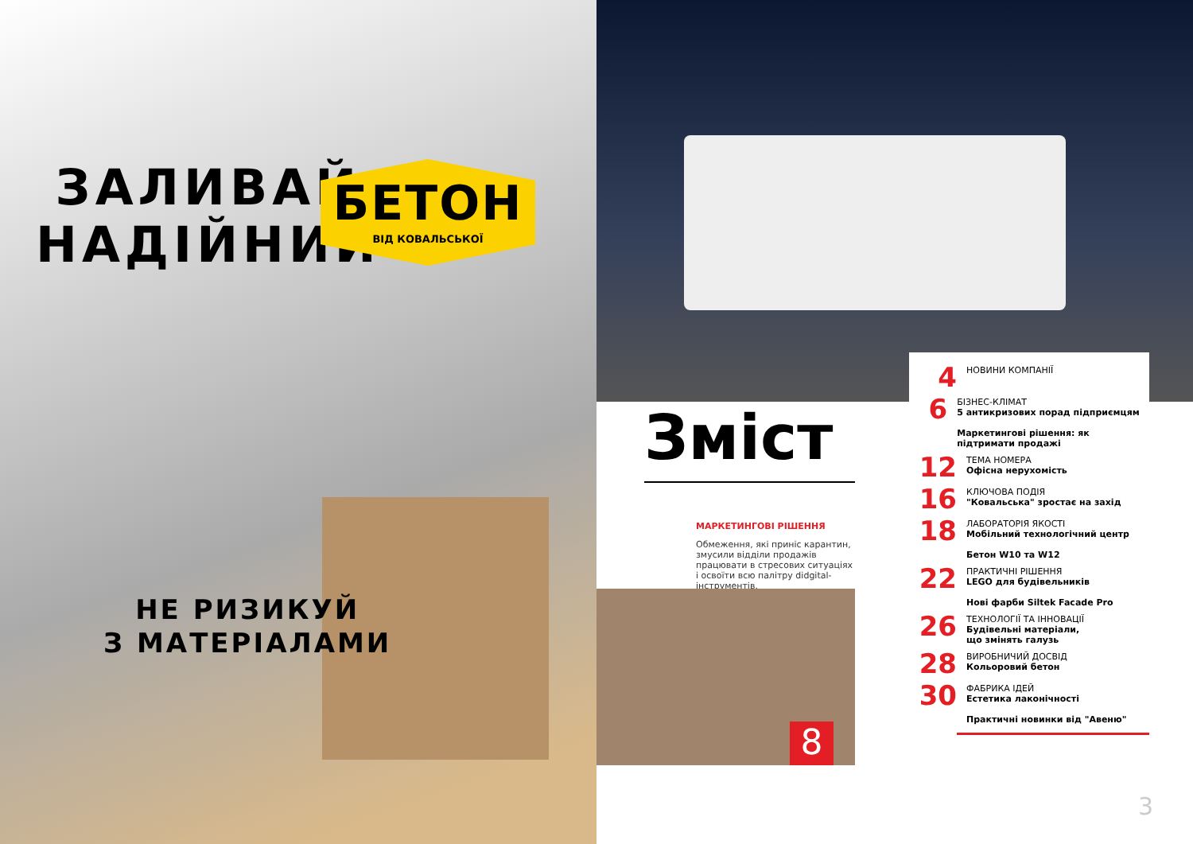ЗАЛИВАЙ
НАДІЙНИЙ
БЕТОН
ВІД КОВАЛЬСЬКОЇ
НЕ РИЗИКУЙ
З МАТЕРІАЛАМИ
Зміст
МАРКЕТИНГОВІ РІШЕННЯ
Обмеження, які приніс карантин, змусили відділи продажів працювати в стресових ситуаціях і освоїти всю палітру didgital-інструментів.
8
4
НОВИНИ КОМПАНІЇ
6
БІЗНЕС-КЛІМАТ
5 антикризових порад підприємцям
Маркетингові рішення: як підтримати продажі
12
ТЕМА НОМЕРА
Офісна нерухомість
16
КЛЮЧОВА ПОДІЯ
"Ковальська" зростає на захід
18
ЛАБОРАТОРІЯ ЯКОСТІ
Мобільний технологічний центр
Бетон W10 та W12
22
ПРАКТИЧНІ РІШЕННЯ
LEGO для будівельників
Нові фарби Siltek Facade Pro
26
ТЕХНОЛОГІЇ ТА ІННОВАЦІЇ
Будівельні матеріали,
що змінять галузь
28
ВИРОБНИЧИЙ ДОСВІД
Кольоровий бетон
30
ФАБРИКА ІДЕЙ
Естетика лаконічності
Практичні новинки від "Авеню"
3